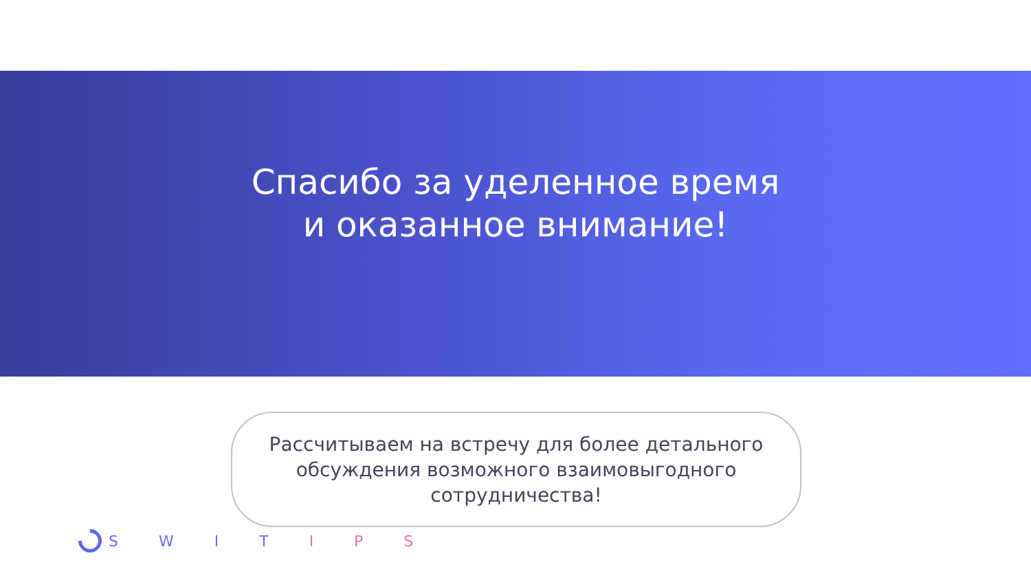Спасибо за уделенное время
и оказанное внимание!
Рассчитываем на встречу для более детального
обсуждения возможного взаимовыгодного
сотрудничества!
S W I T I P S